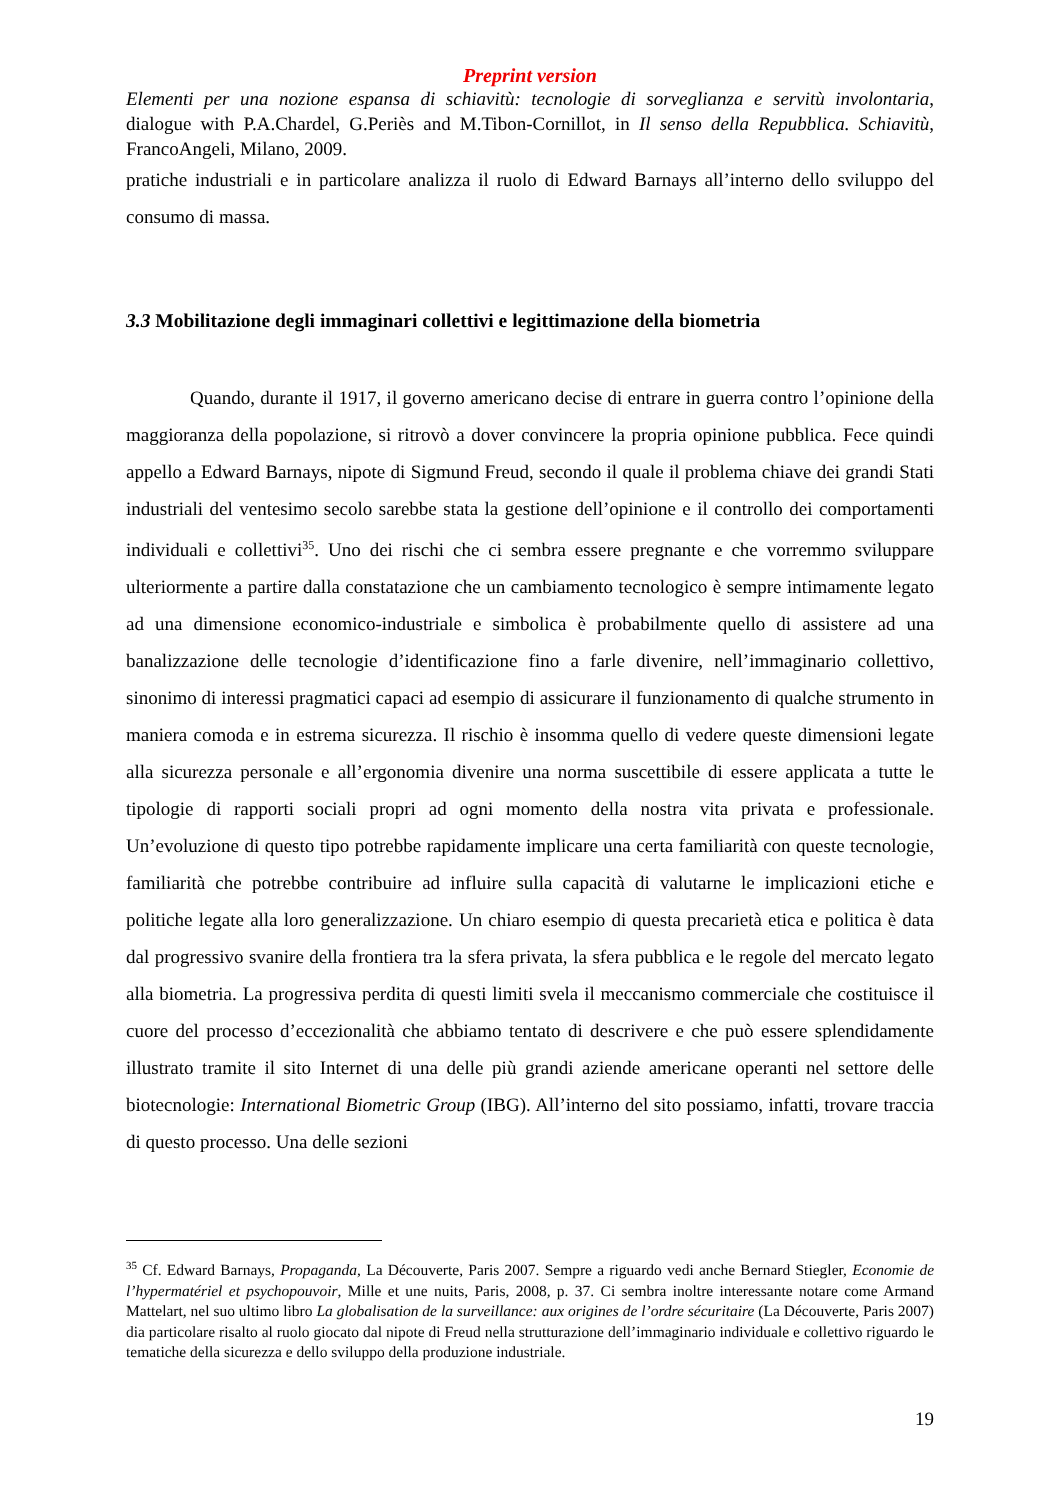Preprint version
Elementi per una nozione espansa di schiavitù: tecnologie di sorveglianza e servitù involontaria, dialogue with P.A.Chardel, G.Periès and M.Tibon-Cornillot, in Il senso della Repubblica. Schiavitù, FrancoAngeli, Milano, 2009.
pratiche industriali e in particolare analizza il ruolo di Edward Barnays all’interno dello sviluppo del consumo di massa.
3.3 Mobilitazione degli immaginari collettivi e legittimazione della biometria
Quando, durante il 1917, il governo americano decise di entrare in guerra contro l’opinione della maggioranza della popolazione, si ritrovò a dover convincere la propria opinione pubblica. Fece quindi appello a Edward Barnays, nipote di Sigmund Freud, secondo il quale il problema chiave dei grandi Stati industriali del ventesimo secolo sarebbe stata la gestione dell’opinione e il controllo dei comportamenti individuali e collettivi<sup>35</sup>. Uno dei rischi che ci sembra essere pregnante e che vorremmo sviluppare ulteriormente a partire dalla constatazione che un cambiamento tecnologico è sempre intimamente legato ad una dimensione economico-industriale e simbolica è probabilmente quello di assistere ad una banalizzazione delle tecnologie d’identificazione fino a farle divenire, nell’immaginario collettivo, sinonimo di interessi pragmatici capaci ad esempio di assicurare il funzionamento di qualche strumento in maniera comoda e in estrema sicurezza. Il rischio è insomma quello di vedere queste dimensioni legate alla sicurezza personale e all’ergonomia divenire una norma suscettibile di essere applicata a tutte le tipologie di rapporti sociali propri ad ogni momento della nostra vita privata e professionale. Un’evoluzione di questo tipo potrebbe rapidamente implicare una certa familiarità con queste tecnologie, familiarità che potrebbe contribuire ad influire sulla capacità di valutarne le implicazioni etiche e politiche legate alla loro generalizzazione. Un chiaro esempio di questa precarietà etica e politica è data dal progressivo svanire della frontiera tra la sfera privata, la sfera pubblica e le regole del mercato legato alla biometria. La progressiva perdita di questi limiti svela il meccanismo commerciale che costituisce il cuore del processo d’eccezionalità che abbiamo tentato di descrivere e che può essere splendidamente illustrato tramite il sito Internet di una delle più grandi aziende americane operanti nel settore delle biotecnologie: International Biometric Group (IBG). All’interno del sito possiamo, infatti, trovare traccia di questo processo. Una delle sezioni
<sup>35</sup> Cf. Edward Barnays, Propaganda, La Découverte, Paris 2007. Sempre a riguardo vedi anche Bernard Stiegler, Economie de l’hypermatériel et psychopouvoir, Mille et une nuits, Paris, 2008, p. 37. Ci sembra inoltre interessante notare come Armand Mattelart, nel suo ultimo libro La globalisation de la surveillance: aux origines de l’ordre sécuritaire (La Découverte, Paris 2007) dia particolare risalto al ruolo giocato dal nipote di Freud nella strutturazione dell’immaginario individuale e collettivo riguardo le tematiche della sicurezza e dello sviluppo della produzione industriale.
19